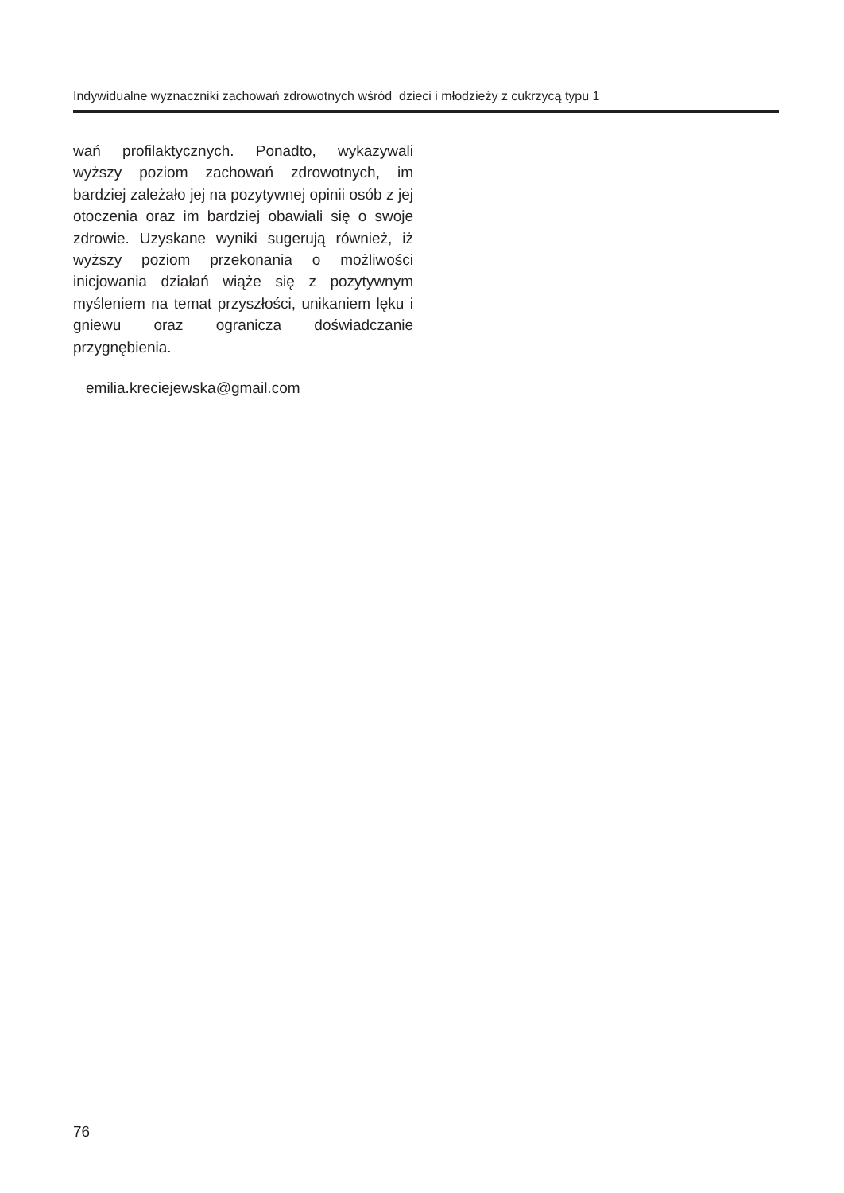Indywidualne wyznaczniki zachowań zdrowotnych wśród dzieci i młodzieży z cukrzycą typu 1
wań profilaktycznych. Ponadto, wykazywali wyższy poziom zachowań zdrowotnych, im bardziej zależało jej na pozytywnej opinii osób z jej otoczenia oraz im bardziej obawiali się o swoje zdrowie. Uzyskane wyniki sugerują również, iż wyższy poziom przekonania o możliwości inicjowania działań wiąże się z pozytywnym myśleniem na temat przyszłości, unikaniem lęku i gniewu oraz ogranicza doświadczanie przygnębienia.
emilia.kreciejewska@gmail.com
76